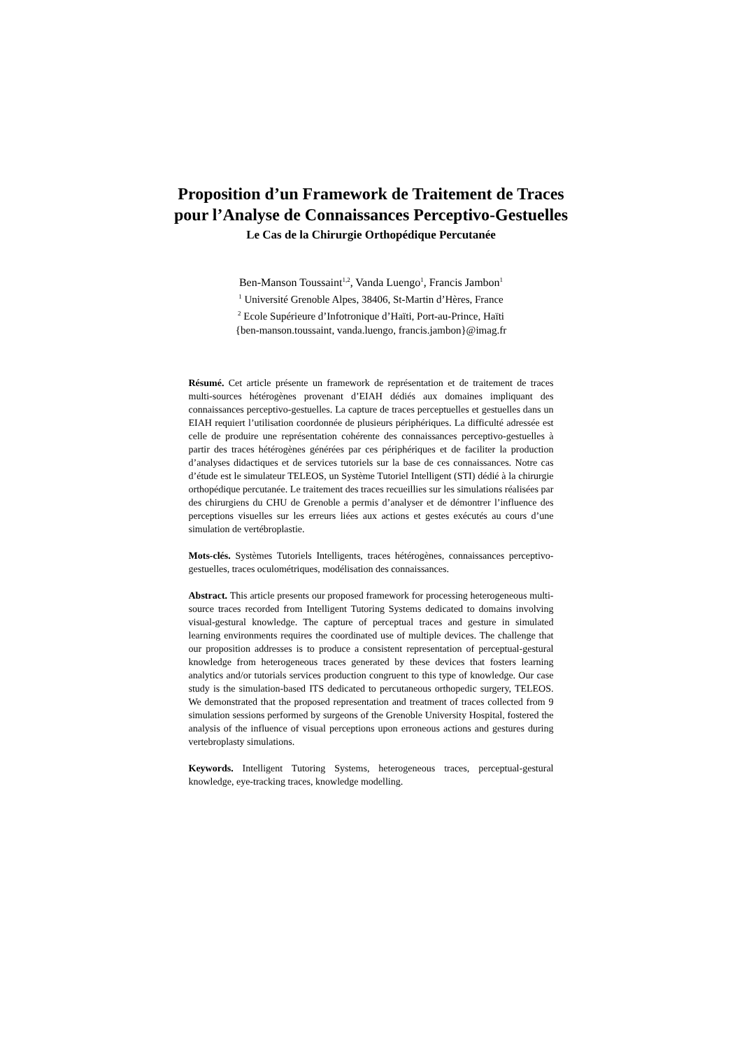Proposition d’un Framework de Traitement de Traces
pour l’Analyse de Connaissances Perceptivo-Gestuelles
Le Cas de la Chirurgie Orthopédique Percutanée
Ben-Manson Toussaint<sup>1,2</sup>, Vanda Luengo<sup>1</sup>, Francis Jambon<sup>1</sup>
<sup>1</sup> Université Grenoble Alpes, 38406, St-Martin d’Hères, France
<sup>2</sup> Ecole Supérieure d’Infotronique d’Haïti, Port-au-Prince, Haïti
{ben-manson.toussaint, vanda.luengo, francis.jambon}@imag.fr
Résumé. Cet article présente un framework de représentation et de traitement de traces multi-sources hétérogènes provenant d’EIAH dédiés aux domaines impliquant des connaissances perceptivo-gestuelles. La capture de traces perceptuelles et gestuelles dans un EIAH requiert l’utilisation coordonnée de plusieurs périphériques. La difficulté adressée est celle de produire une représentation cohérente des connaissances perceptivo-gestuelles à partir des traces hétérogènes générées par ces périphériques et de faciliter la production d’analyses didactiques et de services tutoriels sur la base de ces connaissances. Notre cas d’étude est le simulateur TELEOS, un Système Tutoriel Intelligent (STI) dédié à la chirurgie orthopédique percutanée. Le traitement des traces recueillies sur les simulations réalisées par des chirurgiens du CHU de Grenoble a permis d’analyser et de démontrer l’influence des perceptions visuelles sur les erreurs liées aux actions et gestes exécutés au cours d’une simulation de vertébroplastie.
Mots-clés. Systèmes Tutoriels Intelligents, traces hétérogènes, connaissances perceptivo-gestuelles, traces oculométriques, modélisation des connaissances.
Abstract. This article presents our proposed framework for processing heterogeneous multi-source traces recorded from Intelligent Tutoring Systems dedicated to domains involving visual-gestural knowledge. The capture of perceptual traces and gesture in simulated learning environments requires the coordinated use of multiple devices. The challenge that our proposition addresses is to produce a consistent representation of perceptual-gestural knowledge from heterogeneous traces generated by these devices that fosters learning analytics and/or tutorials services production congruent to this type of knowledge. Our case study is the simulation-based ITS dedicated to percutaneous orthopedic surgery, TELEOS. We demonstrated that the proposed representation and treatment of traces collected from 9 simulation sessions performed by surgeons of the Grenoble University Hospital, fostered the analysis of the influence of visual perceptions upon erroneous actions and gestures during vertebroplasty simulations.
Keywords. Intelligent Tutoring Systems, heterogeneous traces, perceptual-gestural knowledge, eye-tracking traces, knowledge modelling.